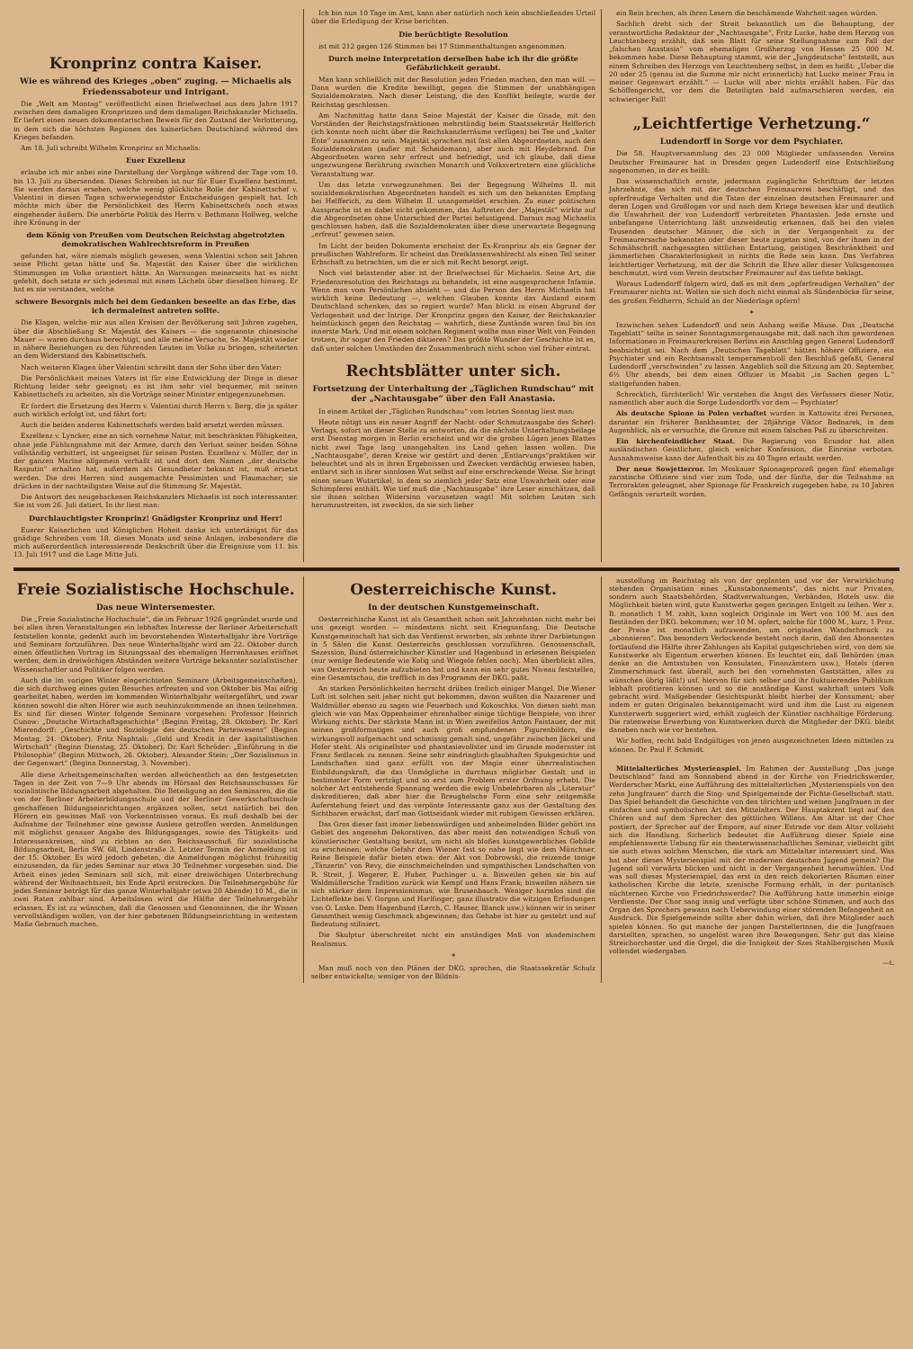Kronprinz contra Kaiser.
Wie es während des Krieges „oben“ zuging. — Michaelis als Friedenssaboteur und Intrigant.
Die „Welt am Montag“ veröffentlicht einen Briefwechsel aus dem Jahre 1917 zwischen dem damaligen Kronprinzen und dem damaligen Reichskanzler Michaelis. Er liefert einen neuen dokumentarischen Beweis für den Zustand der Verlotterung, in dem sich die höchsten Regionen des kaiserlichen Deutschland während des Krieges befanden.
Am 18. Juli schreibt Wilhelm Kronprinz an Michaelis:
Euer Exzellenz
erlaube ich mir anbei eine Darstellung der Vorgänge während der Tage vom 10. bis 13. Juli zu übersenden. Dieses Schreiben ist nur für Euer Exzellenz bestimmt. Sie werden daraus ersehen, welche wenig glückliche Rolle der Kabinettschef v. Valentini in diesen Tagen schwerwiegendster Entscheidungen gespielt hat. Ich möchte mich über die Persönlichkeit des Herrn Kabinettschefs noch etwas eingehender äußern. Die unerhörte Politik des Herrn v. Bethmann Hollweg, welche ihre Krönung in der
dem König von Preußen vom Deutschen Reichstag abgetrotzten demokratischen Wahlrechtsreform in Preußen
gefunden hat, wäre niemals möglich gewesen, wenn Valentini schon seit Jahren seine Pflicht getan hätte und Se. Majestät den Kaiser über die wirklichen Stimmungen im Volke orientiert hätte. An Warnungen meinerseits hat es nicht gefehlt, doch setzte er sich jedesmal mit einem Lächeln über dieselben hinweg. Er hat es nie verstanden, welche
schwere Besorgnis mich bei dem Gedanken beseelte an das Erbe, das ich dermaleinst antreten sollte.
Die Klagen, welche mir aus allen Kreisen der Bevölkerung seit Jahren zugehen, über die Abschließung Sr. Majestät des Kaisers — die sogenannte chinesische Mauer — waren durchaus berechtigt, und alle meine Versuche, Se. Majestät wieder in nähere Beziehungen zu den führenden Leuten im Volke zu bringen, scheiterten an dem Widerstand des Kabinettschefs.
Nach weiteren Klagen über Valentini schreibt dann der Sohn über den Vater:
Die Persönlichkeit meines Vaters ist für eine Entwicklung der Dinge in dieser Richtung leider sehr geeignet; es ist ihm sehr viel bequemer, mit seinen Kabinettschefs zu arbeiten, als die Vorträge seiner Minister entgegenzunehmen.
Er fordert die Ersetzung des Herrn v. Valentini durch Herrn v. Berg, die ja später auch wirklich erfolgt ist, und fährt fort:
Auch die beiden anderen Kabinettschefs werden bald ersetzt werden müssen.
Exzellenz v. Lyncker, eine an sich vornehme Natur, mit beschränkten Fähigkeiten, ohne jede Fühlungnahme mit der Armee, durch den Verlust seiner beiden Söhne vollständig verbittert, ist ungeeignet für seinen Posten. Exzellenz v. Müller, der in der ganzen Marine allgemein verhaßt ist und dort den Namen „der deutsche Rasputin“ erhalten hat, außerdem als Gesundbeter bekannt ist, muß ersetzt werden. Die drei Herren sind ausgemachte Pessimisten und Flaumacher; sie drücken in der nachteiligsten Weise auf die Stimmung Sr. Majestät.
Die Antwort des neugebackenen Reichskanzlers Michaelis ist noch interessanter. Sie ist vom 26. Juli datiert. In ihr liest man:
Durchlauchtigster Kronprinz! Gnädigster Kronprinz und Herr!
Euerer Kaiserlichen und Königlichen Hoheit danke ich untertänigst für das gnädige Schreiben vom 18. dieses Monats und seine Anlagen, insbesondere die mich außerordentlich interessierende Denkschrift über die Ereignisse vom 11. bis 13. Juli 1917 und die Lage Mitte Juli.
Ich bin nun 10 Tage im Amt, kann aber natürlich noch kein abschließendes Urteil über die Erledigung der Krise berichten.
Die berüchtigte Resolution
ist mit 212 gegen 126 Stimmen bei 17 Stimmenthaltungen angenommen.
Durch meine Interpretation derselben habe ich ihr die größte Gefährlichkeit geraubt.
Man kann schließlich mit der Resolution jeden Frieden machen, den man will. — Dann wurden die Kredite bewilligt, gegen die Stimmen der unabhängigen Sozialdemokraten. Nach dieser Leistung, die den Konflikt beilegte, wurde der Reichstag geschlossen.
Am Nachmittag hatte dann Seine Majestät der Kaiser die Gnade, mit den Vorständen der Reichstagsfraktionen mehrstündig beim Staatssekretär Helfferich (ich konnte noch nicht über die Reichskanzlerräume verfügen) bei Tee und „kalter Ente“ zusammen zu sein. Majestät sprachen mit fast allen Abgeordneten, auch den Sozialdemokraten (außer mit Scheidemann), aber auch mit Heydebrand. Die Abgeordneten waren sehr erfreut und befriedigt, und ich glaube, daß diese ungezwungene Berührung zwischen Monarch und Volksvertretern eine glückliche Veranstaltung war.
Um das letzte vorwegzunehmen. Bei der Begegnung Wilhelms II. mit sozialdemokratischen Abgeordneten handelt es sich um den bekannten Empfang bei Helfferich, zu dem Wilhelm II. unangemeldet erschien. Zu einer politischen Aussprache ist es dabei nicht gekommen, das Auftreten der „Majestät“ wirkte auf die Abgeordneten ohne Unterschied der Partei belustigend. Daraus mag Michaelis geschlossen haben, daß die Sozialdemokraten über diese unerwartete Begegnung „erfreut“ gewesen seien.
Im Licht der beiden Dokumente erscheint der Ex-Kronprinz als ein Gegner der preußischen Wahlreform. Er scheint das Dreiklassenwahlrecht als einen Teil seiner Erbschaft zu betrachten, um die er sich mit Recht besorgt zeigt.
Noch viel belastender aber ist der Briefwechsel für Michaelis. Seine Art, die Friedensresolution des Reichstags zu behandeln, ist eine ausgesprochene Infamie. Wenn man vom Persönlichen absieht — und die Person des Herrn Michaelis hat wirklich keine Bedeutung —, welchen Glauben konnte das Ausland einem Deutschland schenken, das so regiert wurde? Man blickt in einen Abgrund der Verlogenheit und der Intrige. Der Kronprinz gegen den Kaiser, der Reichskanzler heimtückisch gegen den Reichstag — wahrlich, diese Zustände waren faul bis ins innerste Mark. Und mit einem solchen Regiment wollte man einer Welt von Feinden trotzen, ihr sogar den Frieden diktieren? Das größte Wunder der Geschichte ist es, daß unter solchen Umständen der Zusammenbruch nicht schon viel früher eintrat.
Rechtsblätter unter sich.
Fortsetzung der Unterhaltung der „Täglichen Rundschau“ mit der „Nachtausgabe“ über den Fall Anastasia.
In einem Artikel der „Täglichen Rundschau“ vom letzten Sonntag liest man:
Heute nötigt uns ein neuer Angriff der Nacht- oder Schmutzausgabe des Scherl-Verlags, sofort an dieser Stelle zu antworten, da die nächste Unterhaltungsbeilage erst Dienstag morgen in Berlin erscheint und wir die groben Lügen jenes Blattes nicht zwei Tage lang unangehalten ins Land gehen lassen wollen. Die „Nachtausgabe“, deren Kreise wir gestört und deren „Entlarvungs“praktiken wir beleuchtet und als in ihren Ergebnissen und Zwecken verdächtig erwiesen haben, entlarvt sich in ihrer sinnlosen Wut selbst auf eine erschreckende Weise. Sie bringt einen neuen Wutartikel, in dem so ziemlich jeder Satz eine Unwahrheit oder eine Schimpferei enthält. Wie tief muß die „Nachtausgabe“ ihre Leser einschätzen, daß sie ihnen solchen Widersinn vorzusetzen wagt! Mit solchen Leuten sich herumzustreiten, ist zwecklos, da sie sich lieber
ein Bein brechen, als ihren Lesern die beschämende Wahrheit sagen würden.
Sachlich dreht sich der Streit bekanntlich um die Behauptung, der verantwortliche Redakteur der „Nachtausgabe“, Fritz Lucke, habe dem Herzog von Leuchtenberg erzählt, daß sein Blatt für seine Stellungnahme zum Fall der „falschen Anastasia“ vom ehemaligen Großherzog von Hessen 25 000 M. bekommen habe. Diese Behauptung stammt, wie der „Jungdeutsche“ feststellt, aus einem Schreiben des Herzogs von Leuchtenberg selbst, in dem es heißt: „Ueber die 20 oder 25 (genau ist die Summe mir nicht erinnerlich) hat Lucke meiner Frau in meiner Gegenwart erzählt.“ — Lucke will aber nichts erzählt haben. Für das Schöffengericht, vor dem die Beteiligten bald aufmarschieren werden, ein schwieriger Fall!
„Leichtfertige Verhetzung.“
Ludendorff in Sorge vor dem Psychiater.
Die 58. Hauptversammlung des 23 000 Mitglieder umfassenden Vereins Deutscher Freimaurer hat in Dresden gegen Ludendorff eine Entschließung angenommen, in der es heißt:
Das wissenschaftlich ernste, jedermann zugängliche Schrifttum der letzten Jahrzehnte, das sich mit der deutschen Freimaurerei beschäftigt, und das opferfreudige Verhalten und die Taten der einzelnen deutschen Freimaurer und deren Logen und Großlogen vor und nach dem Kriege beweisen klar und deutlich die Unwahrheit der von Ludendorff verbreiteten Phantasien. Jede ernste und unbefangene Unterrichtung läßt unzweideutig erkennen, daß bei den vielen Tausenden deutscher Männer, die sich in der Vergangenheit zu der Freimaurersache bekannten oder dieser heute zugetan sind, von der ihnen in der Schmähschrift nachgesagten sittlichen Entartung, geistigen Beschränktheit und jämmerlichen Charakterlosigkeit in nichts die Rede sein kann. Das Verfahren leichtfertiger Verhetzung, mit der die Schrift die Ehre aller dieser Volksgenossen beschmutzt, wird vom Verein deutscher Freimaurer auf das tiefste beklagt.
Woraus Ludendorff folgern wird, daß es mit dem „opferfreudigen Verhalten“ der Freimaurer nichts ist. Wollen sie sich doch nicht einmal als Sündenböcke für seine, des großen Feldherrn, Schuld an der Niederlage opfern!
*
Inzwischen sehen Ludendorff und sein Anhang weiße Mäuse. Das „Deutsche Tageblatt“ teilte in seiner Sonntagsmorgenausgabe mit, daß nach ihm gewordenen Informationen in Freimaurerkreisen Berlins ein Anschlag gegen General Ludendorff beabsichtigt sei. Nach dem „Deutschen Tageblatt“ hätten höhere Offiziere, ein Psychiater und ein Rechtsanwalt temperamentvoll den Beschluß gefaßt, General Ludendorff „verschwinden“ zu lassen. Angeblich soll die Sitzung am 20. September, 6½ Uhr abends, bei dem einen Offizier in Moabit „in Sachen gegen L.“ stattgefunden haben.
Schrecklich, fürchterlich! Wir verstehen die Angst des Verfassers dieser Notiz, namentlich aber auch die Sorge Ludendorffs vor dem — Psychiater!
Als deutsche Spione in Polen verhaftet wurden in Kattowitz drei Personen, darunter ein früherer Bankbeamter, der 28jährige Viktor Bednarek, in dem Augenblick, als er versuchte, die Grenze mit einem falschen Paß zu überschreiten.
Ein kirchenfeindlicher Staat. Die Regierung von Ecuador hat allen ausländischen Geistlichen, gleich welcher Konfession, die Einreise verboten. Ausnahmsweise kann der Aufenthalt bis zu 40 Tagen erlaubt werden.
Der neue Sowjetterror. Im Moskauer Spionageprozeß gegen fünf ehemalige zaristische Offiziere sind vier zum Tode, und der fünfte, der die Teilnahme an Terrorakten geleugnet, aber Spionage für Frankreich zugegeben habe, zu 10 Jahren Gefängnis verurteilt worden.
Freie Sozialistische Hochschule.
Das neue Wintersemester.
Die „Freie Sozialistische Hochschule“, die im Februar 1926 gegründet wurde und bei allen ihren Veranstaltungen ein lebhaftes Interesse der Berliner Arbeiterschaft feststellen konnte, gedenkt auch im bevorstehenden Winterhalbjahr ihre Vorträge und Seminare fortzuführen. Das neue Winterhalbjahr wird am 22. Oktober durch einen öffentlichen Vortrag im Sitzungssaal des ehemaligen Herrenhauses eröffnet werden, dem in dreiwöchigen Abständen weitere Vorträge bekannter sozialistischer Wissenschaftler und Politiker folgen werden.
Auch die im vorigen Winter eingerichteten Seminare (Arbeitsgemeinschaften), die sich durchweg eines guten Besuches erfreuten und von Oktober bis Mai eifrig gearbeitet haben, werden im kommenden Winterhalbjahr weitergeführt, und zwar können sowohl die alten Hörer wie auch neuhinzukommende an ihnen teilnehmen. Es sind für diesen Winter folgende Seminare vorgesehen: Professor Heinrich Cunow: „Deutsche Wirtschaftsgeschichte“ (Beginn Freitag, 28. Oktober). Dr. Karl Mierendorff: „Geschichte und Soziologie des deutschen Parteiwesens“ (Beginn Montag, 24. Oktober). Fritz Naphtali: „Geld und Kredit in der kapitalistischen Wirtschaft“ (Beginn Dienstag, 25. Oktober). Dr. Karl Schröder: „Einführung in die Philosophie“ (Beginn Mittwoch, 26. Oktober). Alexander Stein: „Der Sozialismus in der Gegenwart“ (Beginn Donnerstag, 3. November).
Alle diese Arbeitsgemeinschaften werden allwöchentlich an den festgesetzten Tagen in der Zeit von 7—9 Uhr abends im Hörsaal des Reichsausschusses für sozialistische Bildungsarbeit abgehalten. Die Beteiligung an den Seminaren, die die von der Berliner Arbeiterbildungsschule und der Berliner Gewerkschaftsschule geschaffenen Bildungseinrichtungen ergänzen sollen, setzt natürlich bei den Hörern ein gewisses Maß von Vorkenntnissen voraus. Es muß deshalb bei der Aufnahme der Teilnehmer eine gewisse Auslese getroffen werden. Anmeldungen mit möglichst genauer Angabe des Bildungsganges, sowie des Tätigkeits- und Interessenkreises, sind zu richten an den Reichsausschuß für sozialistische Bildungsarbeit, Berlin SW. 68, Lindenstraße 3. Letzter Termin der Anmeldung ist der 15. Oktober. Es wird jedoch gebeten, die Anmeldungen möglichst frühzeitig einzusenden, da für jedes Seminar nur etwa 30 Teilnehmer vorgesehen sind. Die Arbeit eines jeden Seminars soll sich, mit einer dreiwöchigen Unterbrechung während der Weihnachtszeit, bis Ende April erstrecken. Die Teilnehmergebühr für jedes Seminar beträgt für das ganze Winterhalbjahr (etwa 20 Abende) 10 M., die in zwei Raten zahlbar sind. Arbeitslosen wird die Hälfte der Teilnehmergebühr erlassen. Es ist zu wünschen, daß die Genossen und Genossinnen, die ihr Wissen vervollständigen wollen, von der hier gebotenen Bildungseinrichtung in weitestem Maße Gebrauch machen.
Oesterreichische Kunst.
In der deutschen Kunstgemeinschaft.
Oesterreichische Kunst ist als Gesamtheit schon seit Jahrzehnten nicht mehr bei uns gezeigt worden — mindestens nicht seit Kriegsanfang. Die Deutsche Kunstgemeinschaft hat sich das Verdienst erworben, als zehnte ihrer Darbietungen in 5 Sälen die Kunst Oesterreichs geschlossen vorzuführen. Genossenschaft, Sezession, Bund österreichischer Künstler und Hagenbund in erlesenen Beispielen (nur wenige Bedeutende wie Kolig und Wiegele fehlen noch). Man überblickt alles, was Oesterreich heute aufzubieten hat und kann ein sehr gutes Niveau feststellen, eine Gesamtschau, die trefflich in das Programm der DKG. paßt.
An starken Persönlichkeiten herrscht drüben freilich einiger Mangel. Die Wiener Luft ist solchen seit jeher nicht gut bekommen, davon wußten die Nazarener und Waldmüller ebenso zu sagen wie Feuerbach und Kokoschka. Von diesen sieht man gleich wie von Max Oppenheimer ehrenhalber einige tüchtige Beispiele; von ihrer Wirkung nichts. Der stärkste Mann ist in Wien zweifellos Anton Faistauer, der mit seinen großformatigen und auch groß empfundenen Figurenbildern, die wirkungsvoll aufgemacht und schmissig gemalt sind, ungefähr zwischen Jäckel und Hofer steht. Als originellster und phantasievollster und im Grunde modernster ist Franz Sedlacek zu nennen. Seine sehr eindringlich-glaubhaften Spukgesichte und Landschaften sind ganz erfüllt von der Magie einer überrealistischen Einbildungskraft, die das Unmögliche in durchaus möglicher Gestalt und in bestimmter Form verträgt und so erst zum Problem erster Ordnung erhebt. Die solcher Art entstehende Spannung werden die ewig Unbelehrbaren als „Literatur“ diskreditieren; daß aber hier die Breughelsche Form eine sehr zeitgemäße Auferstehung feiert und das verpönte Interessante ganz aus der Gestaltung des Sichtbaren erwächst, darf man Gottseidank wieder mit ruhigem Gewissen erklären.
Das Gros dieser fast immer liebenswürdigen und anheimelnden Bilder gehört ins Gebiet des angenehm Dekorativen, das aber meist den notwendigen Schuß von künstlerischer Gestaltung besitzt, um nicht als bloßes kunstgewerbliches Gebilde zu erscheinen; welche Gefahr dem Wiener fast so nahe liegt wie dem Münchner. Reine Beispiele dafür bieten etwa: der Akt von Dobrowski, die reizende tonige „Tänzerin“ von Revy, die einschmeichelnden und sympathischen Landschaften von R. Streit, J. Wegerer, E. Huber, Puchinger u. a. Bisweilen gehen sie bis auf Waldmüllersche Tradition zurück wie Kempf und Hans Frank; bisweilen nähern sie sich stärker dem Impressionismus, wie Brusenbauch. Weniger harmlos sind die Lichteffekte bei V. Gorgon und Harlfinger; ganz illustrativ die witzigen Erfindungen von O. Laske. Dem Hagenbund (Lerch, C. Hauser, Blanck usw.) können wir in seiner Gesamtheit wenig Geschmack abgewinnen; das Gehabe ist hier zu gestelzt und auf Bedeutung stilisiert.
Die Skulptur überschreitet nicht ein anständiges Maß von akademischem Realismus.
*
Man muß noch von den Plänen der DKG. sprechen, die Staatssekretär Schulz selber entwickelte; weniger von der Bildnis-
ausstellung im Reichstag als von der geplanten und vor der Verwirklichung stehenden Organisation eines „Kunstabonnements“, das nicht nur Privaten, sondern auch Staatsbehörden, Stadtverwaltungen, Verbänden, Hotels usw. die Möglichkeit bieten wird, gute Kunstwerke gegen geringen Entgelt zu leihen. Wer z. B. monatlich 1 M. zahlt, kann sogleich Originale im Wert von 100 M. aus den Beständen der DKG. bekommen; wer 10 M. opfert, solche für 1000 M., kurz, 1 Proz. der Preise ist monatlich aufzuwenden, um originalen Wandschmuck zu „abonnieren“. Das besonders Verlockende besteht noch darin, daß den Abonnenten fortlaufend die Hälfte ihrer Zahlungen als Kapital gutgeschrieben wird, von dem sie Kunstwerke als Eigentum erwerben können. Es leuchtet ein, daß Behörden (man denke an die Amtsstuben von Konsulaten, Finanzämtern usw.), Hotels (deren Zimmerschmuck fast überall, auch bei den vornehmsten Gaststätten, alles zu wünschen übrig läßt!) usf. hiervon für sich selber und ihr fluktuierendes Publikum lebhaft profitieren können und so die anständige Kunst wahrhaft unters Volk gebracht wird. Maßgebender Gesichtspunkt bleibt hierbei der Konsument; aber indem er guten Originalen bekanntgemacht wird und ihm die Lust zu eigenem Kunsterwerb suggeriert wird, erhält zugleich der Künstler nachhaltige Förderung. Die ratenweise Erwerbung von Kunstwerken durch die Mitglieder der DKG. bleibt daneben nach wie vor bestehen.
Wir hoffen, recht bald Endgültiges von jenen ausgezeichneten Ideen mitteilen zu können. Dr. Paul F. Schmidt.
Mittelalterliches Mysterienspiel. Im Rahmen der Ausstellung „Das junge Deutschland“ fand am Sonnabend abend in der Kirche von Friedrichswerder, Werderscher Markt, eine Aufführung des mittelalterlichen „Mysterienspiels von den zehn Jungfrauen“ durch die Sing- und Spielgemeinde der Fichte-Gesellschaft statt. Das Spiel behandelt die Geschichte von den törichten und weisen Jungfrauen in der einfachen und symbolischen Art des Mittelalters. Der Hauptakzent liegt auf den Chören und auf dem Sprecher des göttlichen Willens. Am Altar ist der Chor postiert, der Sprecher auf der Empore, auf einer Estrade vor dem Altar vollzieht sich die Handlung. Sicherlich bedeutet die Aufführung dieser Spiele eine empfehlenswerte Uebung für ein theaterwissenschaftliches Seminar, vielleicht gibt sie auch etwas solchen Menschen, die stark am Mittelalter interessiert sind. Was hat aber dieses Mysterienspiel mit der modernen deutschen Jugend gemein? Die Jugend soll vorwärts blicken und nicht in der Vergangenheit herumwühlen. Und was soll dieses Mysterienspiel, das erst in den reich dekorierten Räumen einer katholischen Kirche die letzte, szenische Formung erhält, in der puritanisch nüchternen Kirche von Friedrichswerder? Die Aufführung hatte immerhin einige Verdienste. Der Chor sang innig und verfügte über schöne Stimmen, und auch das Organ des Sprechers gewann nach Ueberwindung einer störenden Befangenheit an Ausdruck. Die Spielgemeinde sollte aber dahin wirken, daß ihre Mitglieder auch spielen können. So gut manche der jungen Darstellerinnen, die die Jungfrauen darstellten, sprachen, so ungelöst waren ihre Bewegungen. Sehr gut das kleine Streichorchester und die Orgel, die die Innigkeit der Szes Stahlbergischen Musik vollendet wiedergaben.
—t.